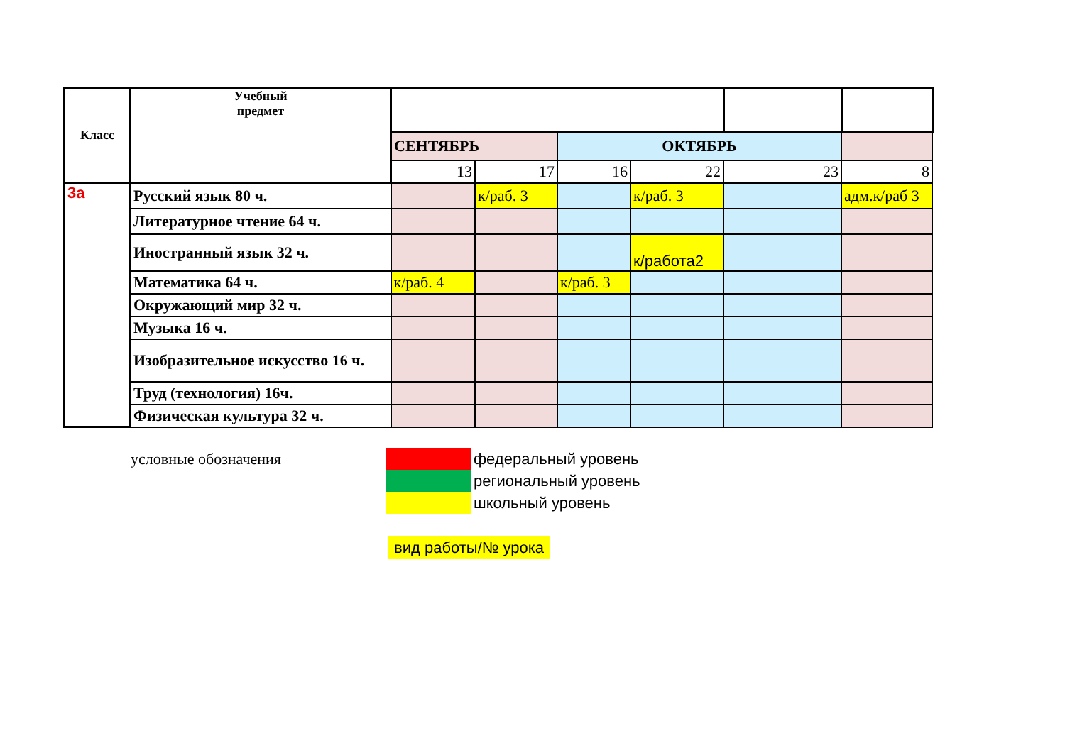| Класс | Учебный предмет | | | | | | |
| | | СЕНТЯБРЬ | | ОКТЯБРЬ | | | |
| | | 13 | 17 | 16 | 22 | 23 | 8 |
| 3а | Русский язык 80 ч. | | к/раб. 3 | | к/раб. 3 | | адм.к/раб 3 |
| | Литературное чтение 64 ч. | | | | | | |
| | Иностранный язык 32 ч. | | | | к/работа2 | | |
| | Математика 64 ч. | к/раб. 4 | | к/раб. 3 | | | |
| | Окружающий мир 32 ч. | | | | | | |
| | Музыка 16 ч. | | | | | | |
| | Изобразительное искусство 16 ч. | | | | | | |
| | Труд (технология) 16ч. | | | | | | |
| | Физическая культура 32 ч. | | | | | | |
| условные обозначения | | федеральный уровень |
| | | региональный уровень |
| | | школьный уровень |
| | вид работы/№ урока | |